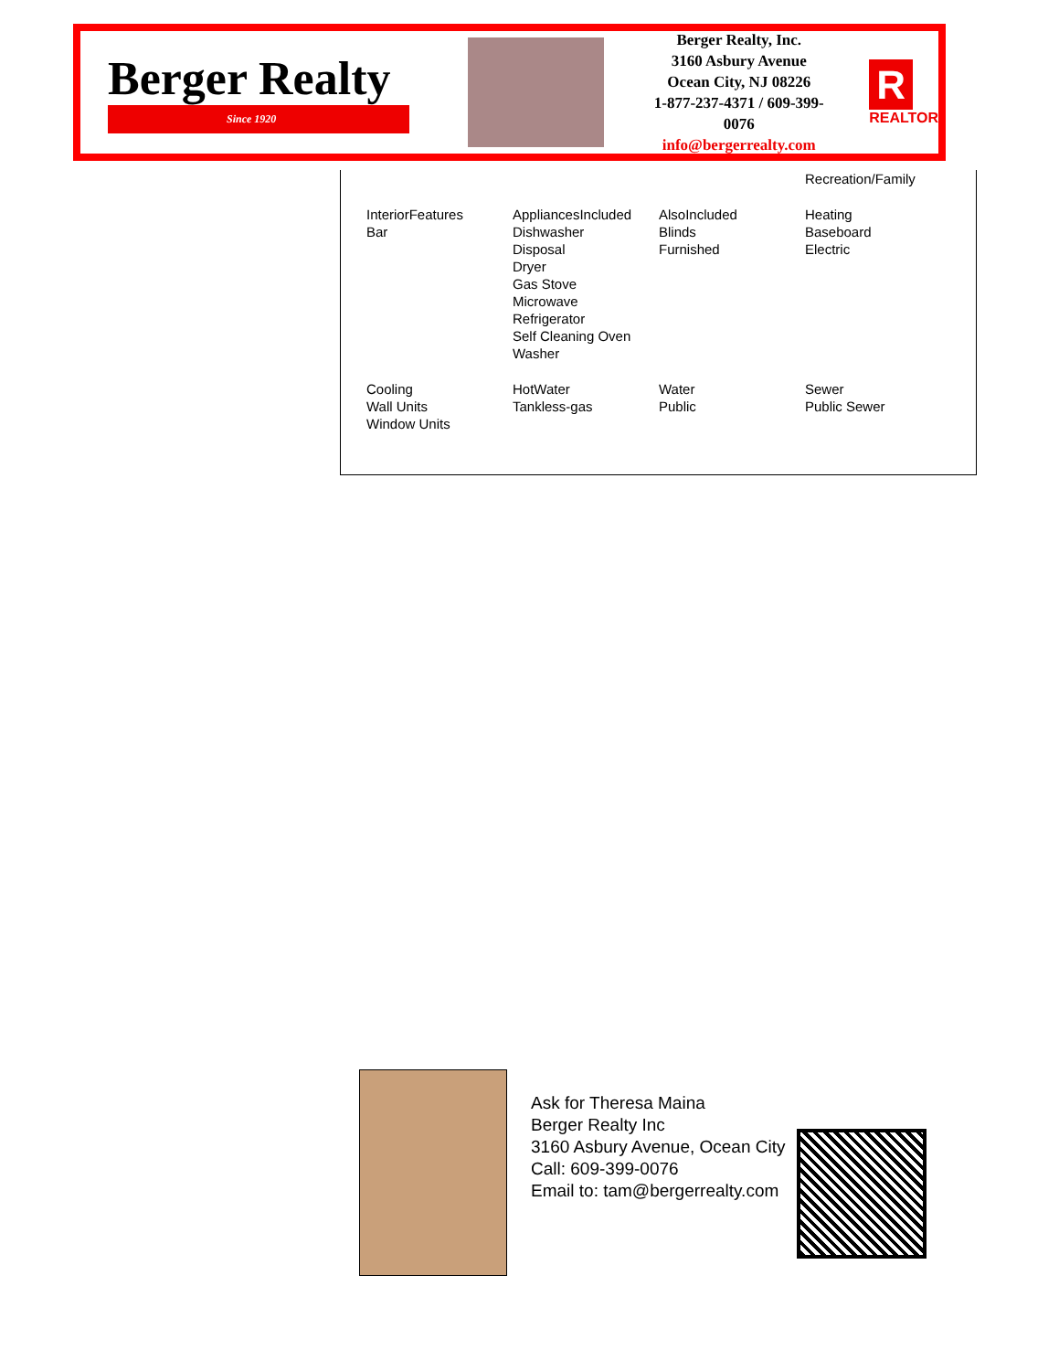Berger Realty
Since 1920
Berger Realty, Inc.
3160 Asbury Avenue
Ocean City, NJ 08226
1-877-237-4371 / 609-399-0076
info@bergerrealty.com
R
REALTOR
| | | | Recreation/Family |
| InteriorFeatures Bar | AppliancesIncluded Dishwasher Disposal Dryer Gas Stove Microwave Refrigerator Self Cleaning Oven Washer | AlsoIncluded Blinds Furnished | Heating Baseboard Electric |
| Cooling Wall Units Window Units | HotWater Tankless-gas | Water Public | Sewer Public Sewer |
Ask for Theresa Maina
Berger Realty Inc
3160 Asbury Avenue, Ocean City
Call: 609-399-0076
Email to: tam@bergerrealty.com